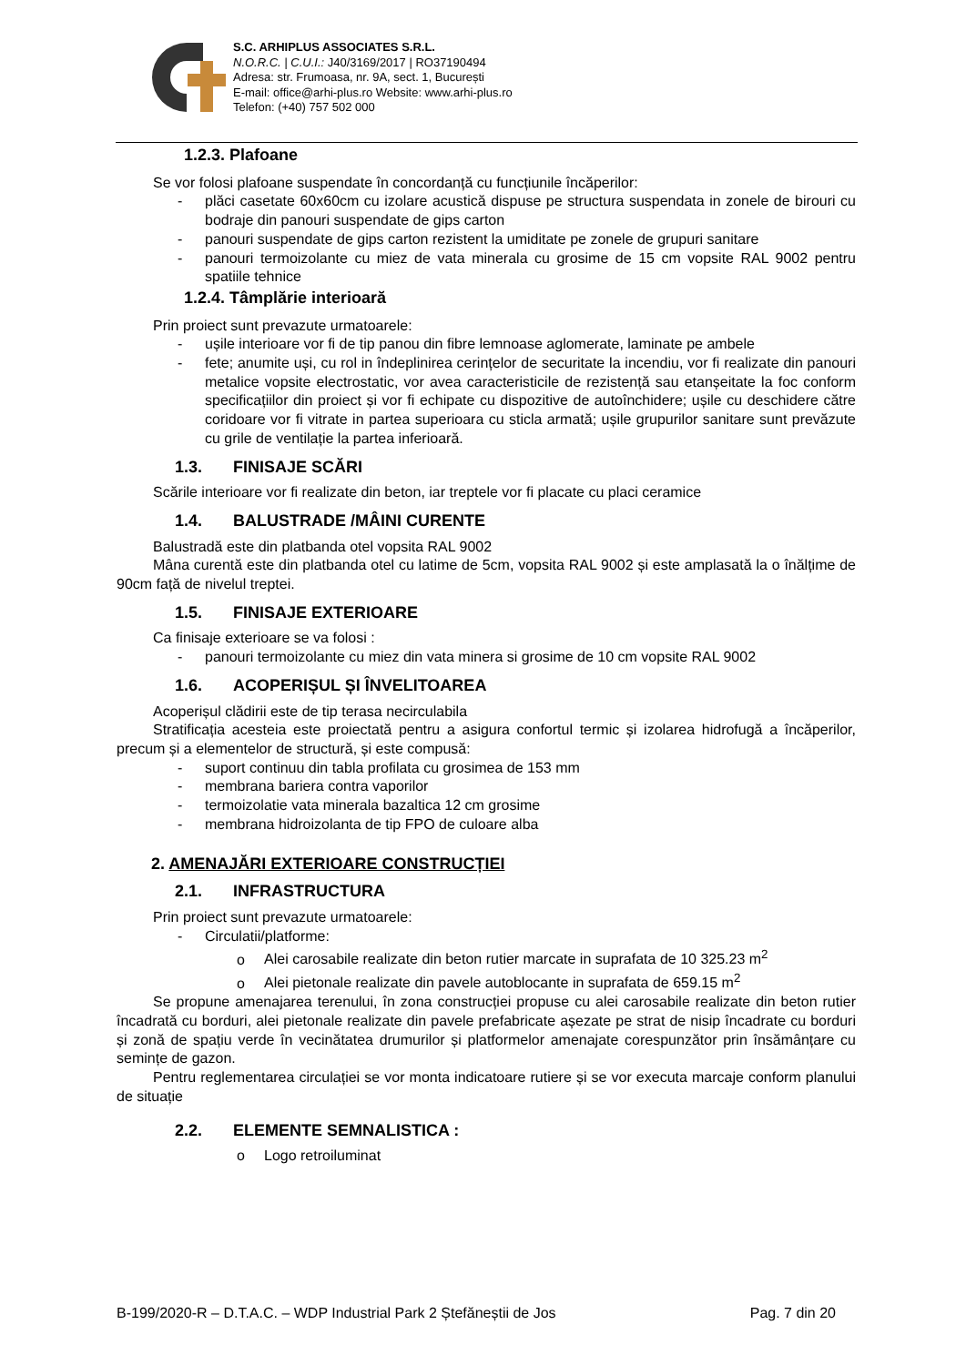S.C. ARHIPLUS ASSOCIATES S.R.L.
N.O.R.C. | C.U.I.: J40/3169/2017 | RO37190494
Adresa: str. Frumoasa, nr. 9A, sect. 1, București
E-mail: office@arhi-plus.ro Website: www.arhi-plus.ro
Telefon: (+40) 757 502 000
1.2.3. Plafoane
Se vor folosi plafoane suspendate în concordanță cu funcțiunile încăperilor:
- plăci casetate 60x60cm cu izolare acustică dispuse pe structura suspendata in zonele de birouri cu bodraje din panouri suspendate de gips carton
- panouri suspendate de gips carton rezistent la umiditate pe zonele de grupuri sanitare
- panouri termoizolante cu miez de vata minerala cu grosime de 15 cm vopsite RAL 9002 pentru spatiile tehnice
1.2.4. Tâmplărie interioară
Prin proiect sunt prevazute urmatoarele:
- ușile interioare vor fi de tip panou din fibre lemnoase aglomerate, laminate pe ambele
- fete; anumite uși, cu rol in îndeplinirea cerințelor de securitate la incendiu, vor fi realizate din panouri metalice vopsite electrostatic, vor avea caracteristicile de rezistență sau etanșeitate la foc conform specificațiilor din proiect și vor fi echipate cu dispozitive de autoînchidere; ușile cu deschidere către coridoare vor fi vitrate in partea superioara cu sticla armată; ușile grupurilor sanitare sunt prevăzute cu grile de ventilație la partea inferioară.
1.3. FINISAJE SCĂRI
Scările interioare vor fi realizate din beton, iar treptele vor fi placate cu placi ceramice
1.4. BALUSTRADE /MÂINI CURENTE
Balustradă este din platbanda otel vopsita RAL 9002
Mâna curentă este din platbanda otel cu latime de 5cm, vopsita RAL 9002 și este amplasată la o înălțime de 90cm față de nivelul treptei.
1.5. FINISAJE EXTERIOARE
Ca finisaje exterioare se va folosi :
- panouri termoizolante cu miez din vata minera si grosime de 10 cm vopsite RAL 9002
1.6. ACOPERIȘUL ȘI ÎNVELITOAREA
Acoperișul clădirii este de tip terasa necirculabila
Stratificația acesteia este proiectată pentru a asigura confortul termic și izolarea hidrofugă a încăperilor, precum și a elementelor de structură, și este compusă:
- suport continuu din tabla profilata cu grosimea de 153 mm
- membrana bariera contra vaporilor
- termoizolatie vata minerala bazaltica 12 cm grosime
- membrana hidroizolanta de tip FPO de culoare alba
2. AMENAJĂRI EXTERIOARE CONSTRUCȚIEI
2.1. INFRASTRUCTURA
Prin proiect sunt prevazute urmatoarele:
- Circulatii/platforme:
o Alei carosabile realizate din beton rutier marcate in suprafata de 10 325.23 m<sup>2</sup>
o Alei pietonale realizate din pavele autoblocante in suprafata de 659.15 m<sup>2</sup>
Se propune amenajarea terenului, în zona construcției propuse cu alei carosabile realizate din beton rutier încadrată cu borduri, alei pietonale realizate din pavele prefabricate așezate pe strat de nisip încadrate cu borduri și zonă de spațiu verde în vecinătatea drumurilor și platformelor amenajate corespunzător prin însămânțare cu semințe de gazon.
Pentru reglementarea circulației se vor monta indicatoare rutiere și se vor executa marcaje conform planului de situație
2.2. ELEMENTE SEMNALISTICA :
o Logo retroiluminat
B-199/2020-R – D.T.A.C. – WDP Industrial Park 2 Ștefăneștii de Jos Pag. 7 din 20